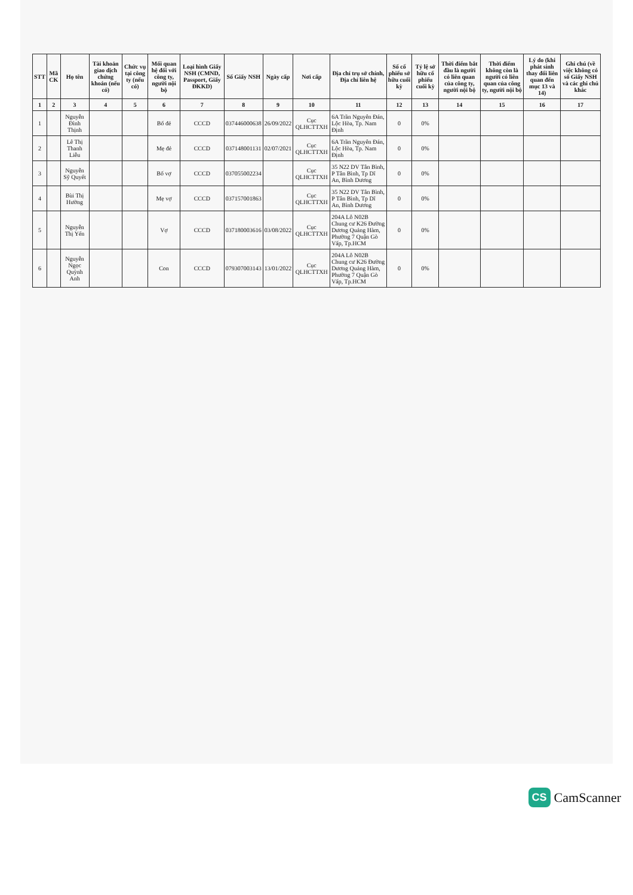| STT | Mã CK | Họ tên | Tài khoản giao dịch chứng khoán (nếu có) | Chức vụ tại công ty (nếu có) | Mối quan hệ đối với công ty, người nội bộ | Loại hình Giấy NSH (CMND, Passport, Giấy ĐKKD) | Số Giấy NSH | Ngày cấp | Nơi cấp | Địa chỉ trụ sở chính, Địa chỉ liên hệ | Số cổ phiếu sở hữu cuối kỳ | Tỷ lệ sở hữu cổ phiếu cuối kỳ | Thời điểm bắt đầu là người có liên quan của công ty, người nội bộ | Thời điểm không còn là người có liên quan của công ty, người nội bộ | Lý do (khi phát sinh thay đổi liên quan đến mục 13 và 14) | Ghi chú (về việc không có số Giấy NSH và các ghi chú khác |
| --- | --- | --- | --- | --- | --- | --- | --- | --- | --- | --- | --- | --- | --- | --- | --- | --- |
| 1 | 2 | 3 | 4 | 5 | 6 | 7 | 8 | 9 | 10 | 11 | 12 | 13 | 14 | 15 | 16 | 17 |
| 1 | | Nguyễn Đình Thịnh | | | Bố đẻ | CCCD | 037446000638 | 26/09/2022 | Cục QLHCTTXH | 6A Trần Nguyên Đán, Lộc Hòa, Tp. Nam Định | 0 | 0% | | | | |
| 2 | | Lê Thị Thanh Liễu | | | Mẹ đẻ | CCCD | 037148001131 | 02/07/2021 | Cục QLHCTTXH | 6A Trần Nguyên Đán, Lộc Hòa, Tp. Nam Định | 0 | 0% | | | | |
| 3 | | Nguyễn Sỹ Quyết | | | Bố vợ | CCCD | 037055002234 | | Cục QLHCTTXH | 35 N22 DV Tân Bình, P Tân Bình, Tp Dĩ An, Bình Dương | 0 | 0% | | | | |
| 4 | | Bùi Thị Hường | | | Mẹ vợ | CCCD | 037157001863 | | Cục QLHCTTXH | 35 N22 DV Tân Bình, P Tân Bình, Tp Dĩ An, Bình Dương | 0 | 0% | | | | |
| 5 | | Nguyễn Thị Yến | | | Vợ | CCCD | 037180003616 | 03/08/2022 | Cục QLHCTTXH | 204A Lô N02B Chung cư K26 Đường Dương Quảng Hàm, Phường 7 Quận Gò Vấp, Tp.HCM | 0 | 0% | | | | |
| 6 | | Nguyễn Ngọc Quỳnh Anh | | | Con | CCCD | 079307003143 | 13/01/2022 | Cục QLHCTTXH | 204A Lô N02B Chung cư K26 Đường Dương Quảng Hàm, Phường 7 Quận Gò Vấp, Tp.HCM | 0 | 0% | | | | |
CS CamScanner